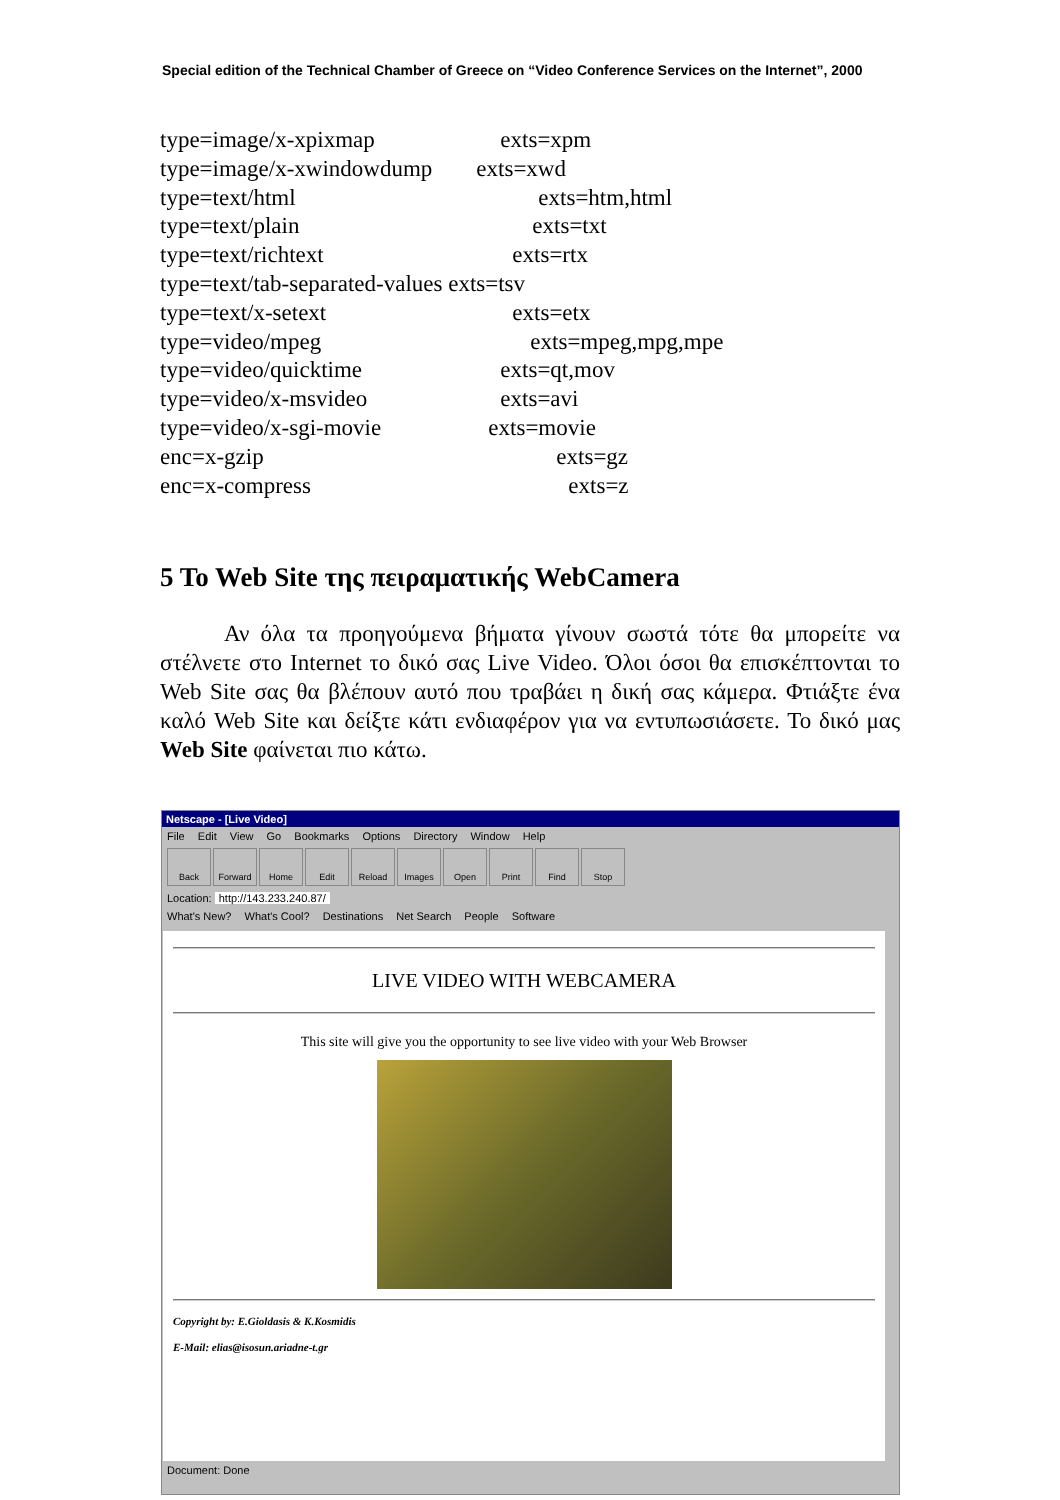Special edition of the Technical Chamber of Greece on “Video Conference Services on the Internet”, 2000
| type=image/x-xpixmap | exts=xpm |
| type=image/x-xwindowdump | exts=xwd |
| type=text/html | exts=htm,html |
| type=text/plain | exts=txt |
| type=text/richtext | exts=rtx |
| type=text/tab-separated-values exts=tsv | |
| type=text/x-setext | exts=etx |
| type=video/mpeg | exts=mpeg,mpg,mpe |
| type=video/quicktime | exts=qt,mov |
| type=video/x-msvideo | exts=avi |
| type=video/x-sgi-movie | exts=movie |
| enc=x-gzip | exts=gz |
| enc=x-compress | exts=z |
5 To Web Site της πειραματικής WebCamera
Αν όλα τα προηγούμενα βήματα γίνουν σωστά τότε θα μπορείτε να στέλνετε στο Internet το δικό σας Live Video. Όλοι όσοι θα επισκέπτονται το Web Site σας θα βλέπουν αυτό που τραβάει η δική σας κάμερα. Φτιάξτε ένα καλό Web Site και δείξτε κάτι ενδιαφέρον για να εντυπωσιάσετε. Το δικό μας Web Site φαίνεται πιο κάτω.
Netscape - [Live Video]
File Edit View Go Bookmarks Options Directory Window Help
Back Forward Home Edit Reload Images Open Print Find Stop
Location: http://143.233.240.87/
What's New? What's Cool? Destinations Net Search People Software
LIVE VIDEO WITH WEBCAMERA
This site will give you the opportunity to see live video with your Web Browser
Copyright by: E.Gioldasis & K.Kosmidis
E-Mail: elias@isosun.ariadne-t.gr
Document: Done